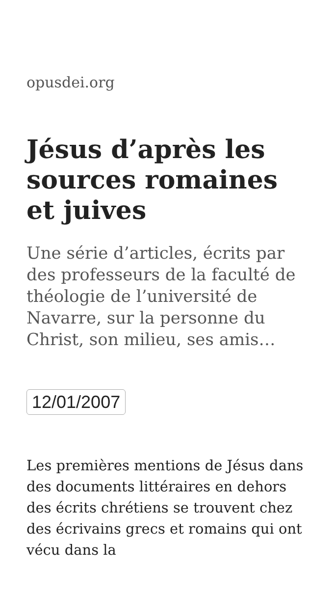opusdei.org
Jésus d’après les sources romaines et juives
Une série d’articles, écrits par des professeurs de la faculté de théologie de l’université de Navarre, sur la personne du Christ, son milieu, ses amis…
12/01/2007
Les premières mentions de Jésus dans des documents littéraires en dehors des écrits chrétiens se trouvent chez des écrivains grecs et romains qui ont vécu dans la